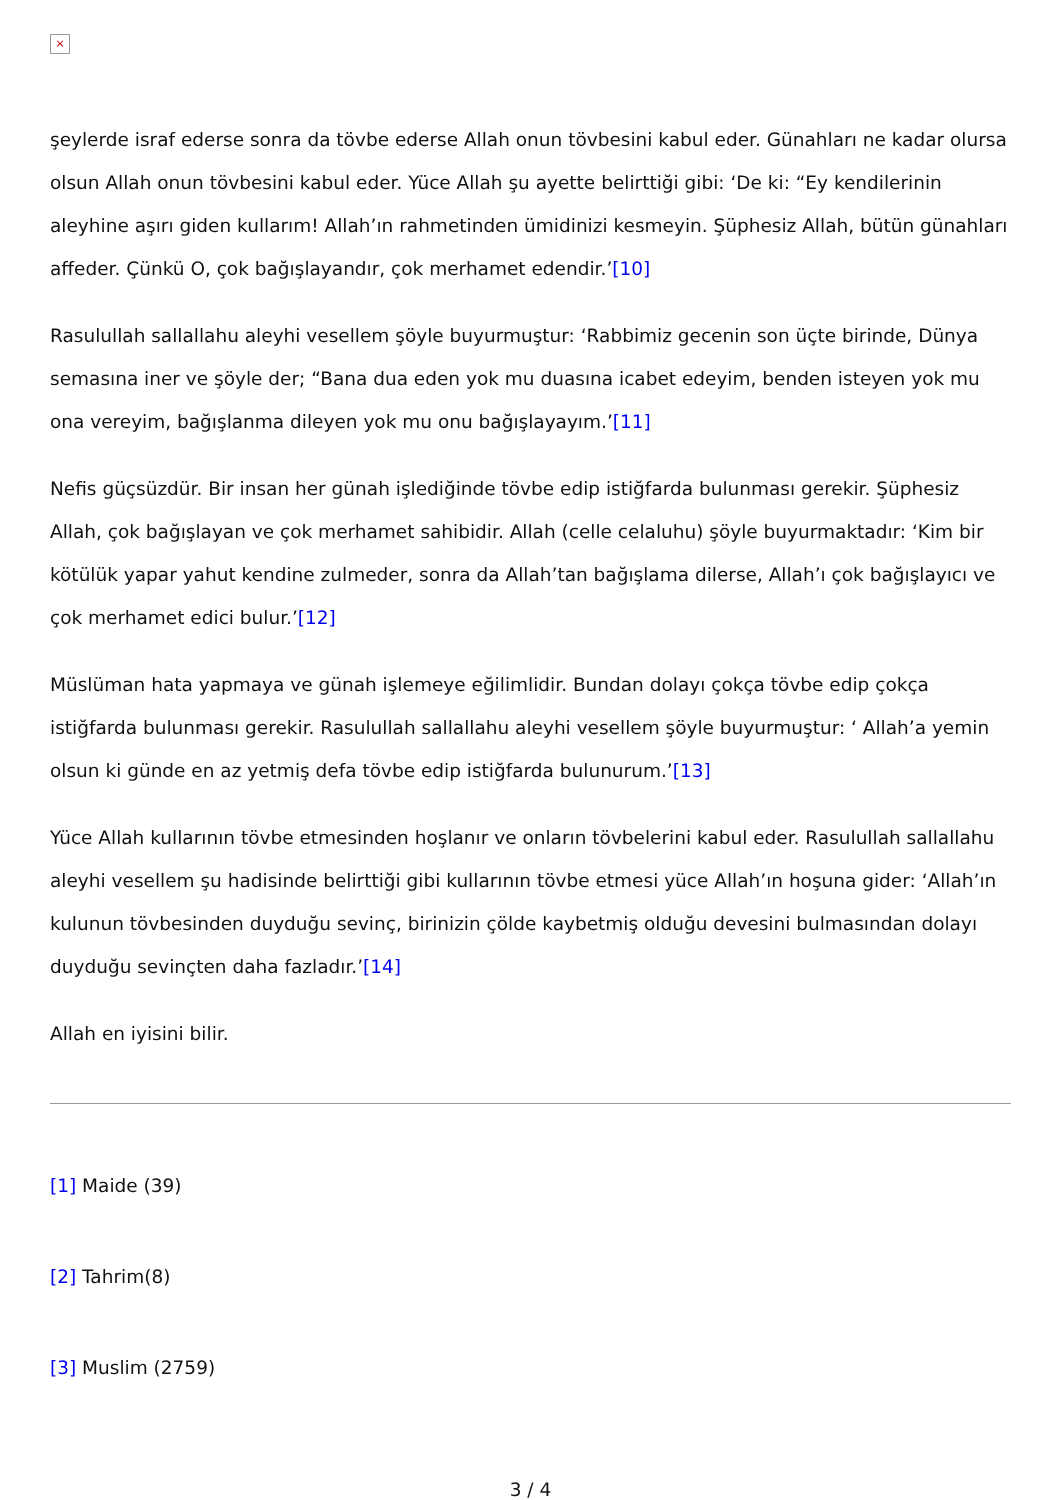×
şeylerde israf ederse sonra da tövbe ederse Allah onun tövbesini kabul eder. Günahları ne kadar olursa olsun Allah onun tövbesini kabul eder. Yüce Allah şu ayette belirttiği gibi: ‘De ki: “Ey kendilerinin aleyhine aşırı giden kullarım! Allah’ın rahmetinden ümidinizi kesmeyin. Şüphesiz Allah, bütün günahları affeder. Çünkü O, çok bağışlayandır, çok merhamet edendir.’[10]
Rasulullah sallallahu aleyhi vesellem şöyle buyurmuştur: ‘Rabbimiz gecenin son üçte birinde, Dünya semasına iner ve şöyle der; “Bana dua eden yok mu duasına icabet edeyim, benden isteyen yok mu ona vereyim, bağışlanma dileyen yok mu onu bağışlayayım.’[11]
Nefis güçsüzdür. Bir insan her günah işlediğinde tövbe edip istiğfarda bulunması gerekir. Şüphesiz Allah, çok bağışlayan ve çok merhamet sahibidir. Allah (celle celaluhu) şöyle buyurmaktadır: ‘Kim bir kötülük yapar yahut kendine zulmeder, sonra da Allah’tan bağışlama dilerse, Allah’ı çok bağışlayıcı ve çok merhamet edici bulur.’[12]
Müslüman hata yapmaya ve günah işlemeye eğilimlidir. Bundan dolayı çokça tövbe edip çokça istiğfarda bulunması gerekir. Rasulullah sallallahu aleyhi vesellem şöyle buyurmuştur: ‘ Allah’a yemin olsun ki günde en az yetmiş defa tövbe edip istiğfarda bulunurum.’[13]
Yüce Allah kullarının tövbe etmesinden hoşlanır ve onların tövbelerini kabul eder. Rasulullah sallallahu aleyhi vesellem şu hadisinde belirttiği gibi kullarının tövbe etmesi yüce Allah’ın hoşuna gider: ‘Allah’ın kulunun tövbesinden duyduğu sevinç, birinizin çölde kaybetmiş olduğu devesini bulmasından dolayı duyduğu sevinçten daha fazladır.’[14]
Allah en iyisini bilir.
[1] Maide (39)
[2] Tahrim(8)
[3] Muslim (2759)
3 / 4